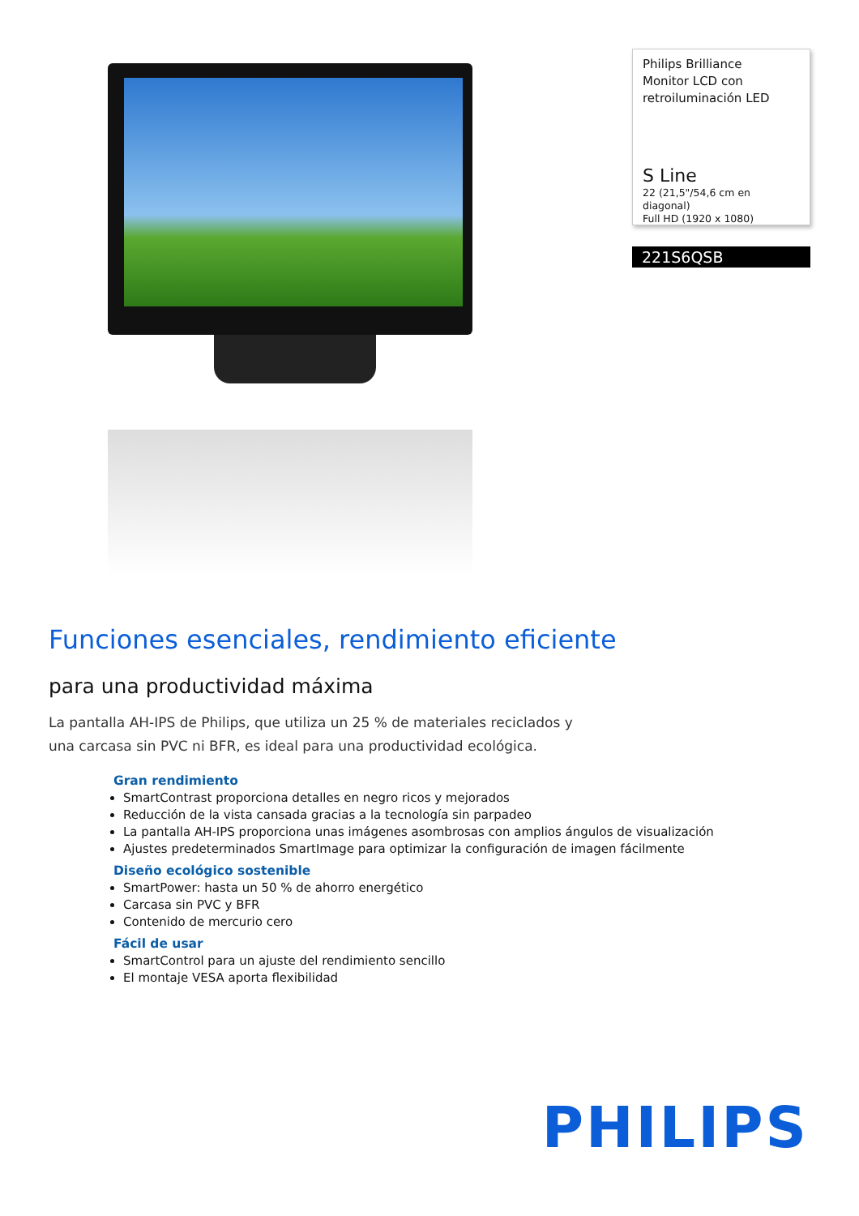Philips Brilliance
Monitor LCD con
retroiluminación LED
S Line
22 (21,5"/54,6 cm en diagonal)
Full HD (1920 x 1080)
221S6QSB
Funciones esenciales, rendimiento eficiente
para una productividad máxima
La pantalla AH-IPS de Philips, que utiliza un 25 % de materiales reciclados y una carcasa sin PVC ni BFR, es ideal para una productividad ecológica.
Gran rendimiento
SmartContrast proporciona detalles en negro ricos y mejorados
Reducción de la vista cansada gracias a la tecnología sin parpadeo
La pantalla AH-IPS proporciona unas imágenes asombrosas con amplios ángulos de visualización
Ajustes predeterminados SmartImage para optimizar la configuración de imagen fácilmente
Diseño ecológico sostenible
SmartPower: hasta un 50 % de ahorro energético
Carcasa sin PVC y BFR
Contenido de mercurio cero
Fácil de usar
SmartControl para un ajuste del rendimiento sencillo
El montaje VESA aporta flexibilidad
PHILIPS